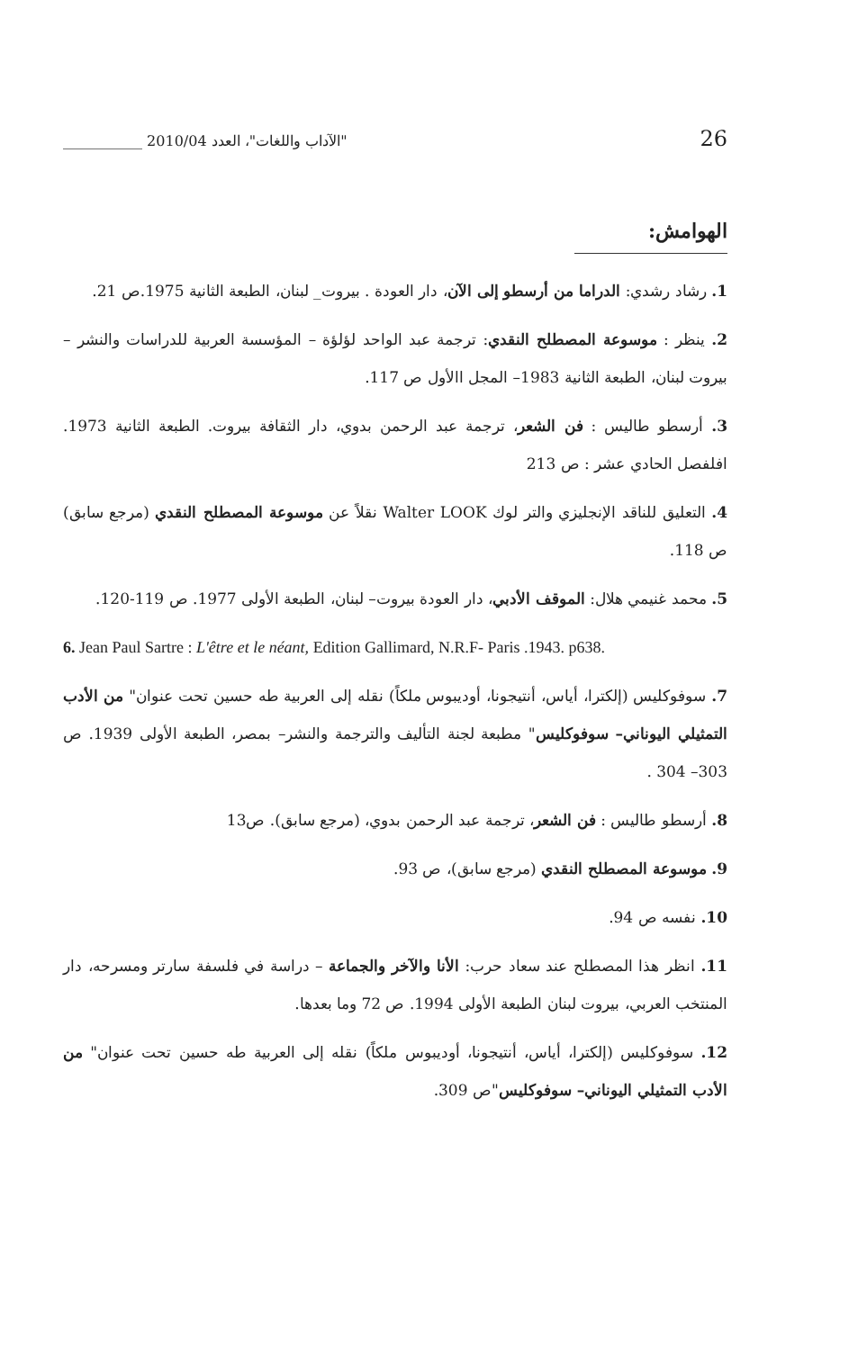26 "الآداب واللغات"، العدد 2010/04 ___________
الهوامش:
1. رشاد رشدي: الدراما من أرسطو إلى الآن، دار العودة . بيروت_ لبنان، الطبعة الثانية 1975.ص 21.
2. ينظر : موسوعة المصطلح النقدي: ترجمة عبد الواحد لؤلؤة – المؤسسة العربية للدراسات والنشر – بيروت لبنان، الطبعة الثانية 1983– المجل االأول ص 117.
3. أرسطو طاليس : فن الشعر، ترجمة عبد الرحمن بدوي، دار الثقافة بيروت. الطبعة الثانية 1973. افلفصل الحادي عشر : ص 213
4. التعليق للناقد الإنجليزي والتر لوك Walter LOOK نقلاً عن موسوعة المصطلح النقدي (مرجع سابق) ص 118.
5. محمد غنيمي هلال: الموقف الأدبي، دار العودة بيروت– لبنان، الطبعة الأولى 1977. ص 119-120.
6. Jean Paul Sartre : L'être et le néant, Edition Gallimard, N.R.F- Paris .1943. p638.
7. سوفوكليس (إلكترا، أياس، أنتيجونا، أوديبوس ملكاً) نقله إلى العربية طه حسين تحت عنوان" من الأدب التمثيلي اليوناني– سوفوكليس" مطبعة لجنة التأليف والترجمة والنشر– بمصر، الطبعة الأولى 1939. ص 303– 304 .
8. أرسطو طاليس : فن الشعر، ترجمة عبد الرحمن بدوي، (مرجع سابق). ص13
9. موسوعة المصطلح النقدي (مرجع سابق)، ص 93.
10. نفسه ص 94.
11. انظر هذا المصطلح عند سعاد حرب: الأنا والآخر والجماعة – دراسة في فلسفة سارتر ومسرحه، دار المنتخب العربي، بيروت لبنان الطبعة الأولى 1994. ص 72 وما بعدها.
12. سوفوكليس (إلكترا، أياس، أنتيجونا، أوديبوس ملكاً) نقله إلى العربية طه حسين تحت عنوان" من الأدب التمثيلي اليوناني– سوفوكليس"ص 309.